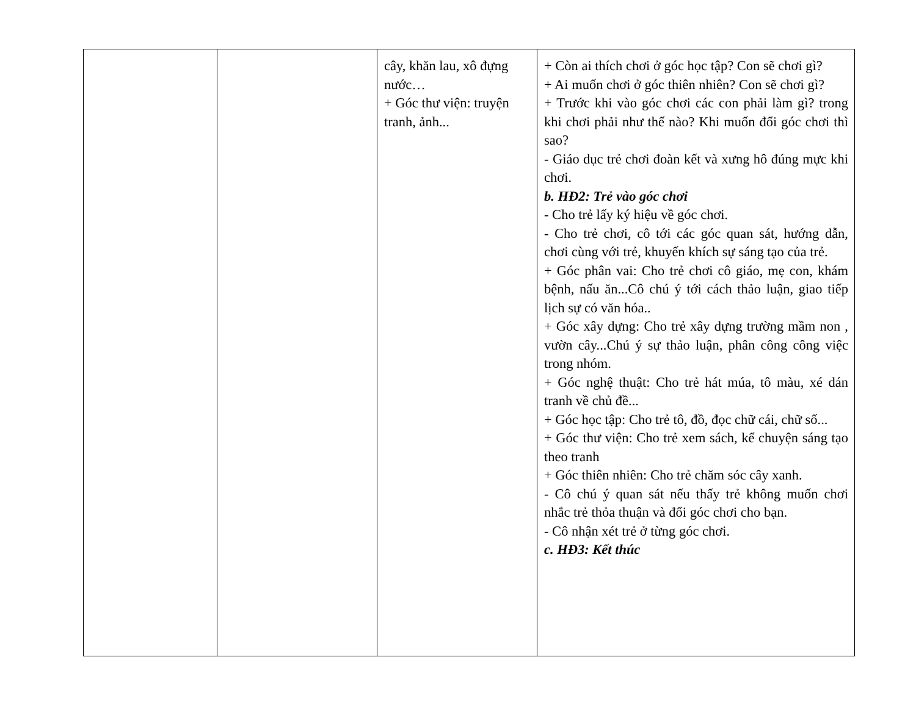| | | cây, khăn lau, xô đựng nước… + Góc thư viện: truyện tranh, ảnh... | + Còn ai thích chơi ở góc học tập? Con sẽ chơi gì? + Ai muốn chơi ở góc thiên nhiên? Con sẽ chơi gì? + Trước khi vào góc chơi các con phải làm gì? trong khi chơi phải như thế nào? Khi muốn đổi góc chơi thì sao? - Giáo dục trẻ chơi đoàn kết và xưng hô đúng mực khi chơi. b. HĐ2: Trẻ vào góc chơi - Cho trẻ lấy ký hiệu về góc chơi. - Cho trẻ chơi, cô tới các góc quan sát, hướng dẫn, chơi cùng với trẻ, khuyến khích sự sáng tạo của trẻ. + Góc phân vai: Cho trẻ chơi cô giáo, mẹ con, khám bệnh, nấu ăn...Cô chú ý tới cách thảo luận, giao tiếp lịch sự có văn hóa.. + Góc xây dựng: Cho trẻ xây dựng trường mầm non , vườn cây...Chú ý sự thảo luận, phân công công việc trong nhóm. + Góc nghệ thuật: Cho trẻ hát múa, tô màu, xé dán tranh về chủ đề... + Góc học tập: Cho trẻ tô, đồ, đọc chữ cái, chữ số... + Góc thư viện: Cho trẻ xem sách, kể chuyện sáng tạo theo tranh + Góc thiên nhiên: Cho trẻ chăm sóc cây xanh. - Cô chú ý quan sát nếu thấy trẻ không muốn chơi nhắc trẻ thỏa thuận và đổi góc chơi cho bạn. - Cô nhận xét trẻ ở từng góc chơi. c. HĐ3: Kết thúc |